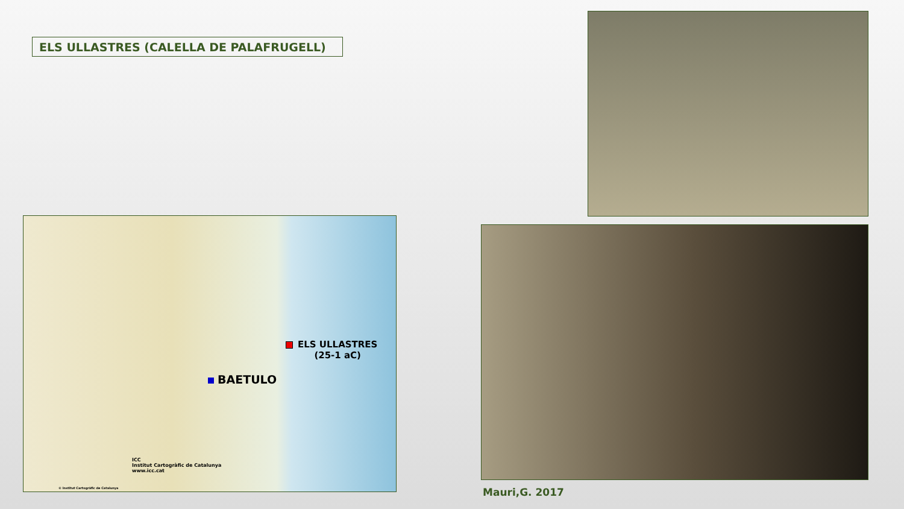ELS ULLASTRES (CALELLA DE PALAFRUGELL)
ELS ULLASTRES
(25-1 aC)
BAETULO
ICC
Institut Cartogràfic de Catalunya
www.icc.cat
© Institut Cartogràfic de Catalunya
Mauri,G. 2017